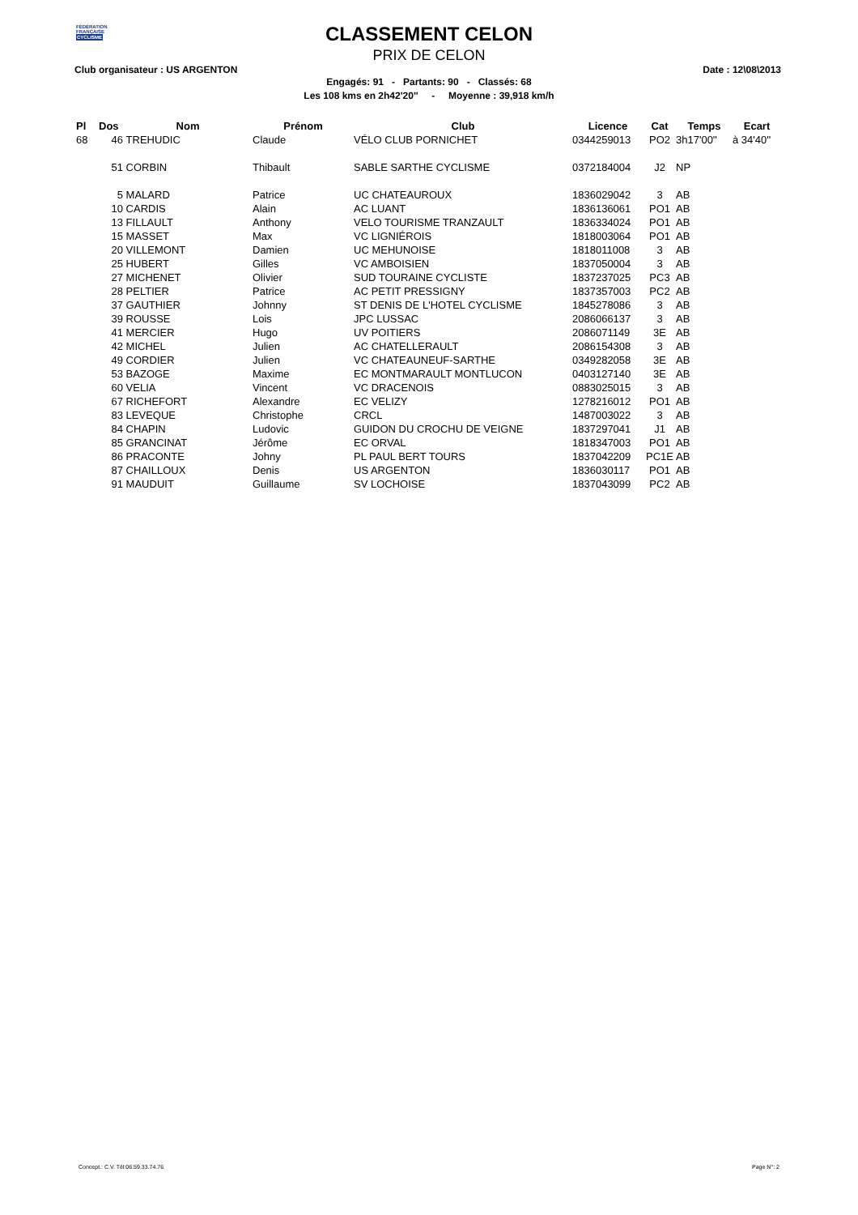FÉDÉRATION
FRANÇAISE
CYCLISME
CLASSEMENT CELON
PRIX DE CELON
Club organisateur : US ARGENTON Date : 12\08\2013
Engagés: 91 - Partants: 90 - Classés: 68
Les 108 kms en 2h42'20'' - Moyenne : 39,918 km/h
| Pl | Dos | Nom | Prénom | Club | Licence | Cat | Temps | Ecart |
| --- | --- | --- | --- | --- | --- | --- | --- | --- |
| 68 | 46 | TREHUDIC | Claude | VÉLO CLUB PORNICHET | 0344259013 | PO2 | 3h17'00'' | à 34'40'' |
| | 51 | CORBIN | Thibault | SABLE SARTHE CYCLISME | 0372184004 | J2 | NP | |
| | 5 | MALARD | Patrice | UC CHATEAUROUX | 1836029042 | 3 | AB | |
| | 10 | CARDIS | Alain | AC LUANT | 1836136061 | PO1 | AB | |
| | 13 | FILLAULT | Anthony | VELO TOURISME TRANZAULT | 1836334024 | PO1 | AB | |
| | 15 | MASSET | Max | VC LIGNIÉROIS | 1818003064 | PO1 | AB | |
| | 20 | VILLEMONT | Damien | UC MEHUNOISE | 1818011008 | 3 | AB | |
| | 25 | HUBERT | Gilles | VC AMBOISIEN | 1837050004 | 3 | AB | |
| | 27 | MICHENET | Olivier | SUD TOURAINE CYCLISTE | 1837237025 | PC3 | AB | |
| | 28 | PELTIER | Patrice | AC PETIT PRESSIGNY | 1837357003 | PC2 | AB | |
| | 37 | GAUTHIER | Johnny | ST DENIS DE L'HOTEL CYCLISME | 1845278086 | 3 | AB | |
| | 39 | ROUSSE | Lois | JPC LUSSAC | 2086066137 | 3 | AB | |
| | 41 | MERCIER | Hugo | UV POITIERS | 2086071149 | 3E | AB | |
| | 42 | MICHEL | Julien | AC CHATELLERAULT | 2086154308 | 3 | AB | |
| | 49 | CORDIER | Julien | VC CHATEAUNEUF-SARTHE | 0349282058 | 3E | AB | |
| | 53 | BAZOGE | Maxime | EC MONTMARAULT MONTLUCON | 0403127140 | 3E | AB | |
| | 60 | VELIA | Vincent | VC DRACENOIS | 0883025015 | 3 | AB | |
| | 67 | RICHEFORT | Alexandre | EC VELIZY | 1278216012 | PO1 | AB | |
| | 83 | LEVEQUE | Christophe | CRCL | 1487003022 | 3 | AB | |
| | 84 | CHAPIN | Ludovic | GUIDON DU CROCHU DE VEIGNE | 1837297041 | J1 | AB | |
| | 85 | GRANCINAT | Jérôme | EC ORVAL | 1818347003 | PO1 | AB | |
| | 86 | PRACONTE | Johny | PL PAUL BERT TOURS | 1837042209 | PC1E | AB | |
| | 87 | CHAILLOUX | Denis | US ARGENTON | 1836030117 | PO1 | AB | |
| | 91 | MAUDUIT | Guillaume | SV LOCHOISE | 1837043099 | PC2 | AB | |
Concept.: C.V. Tél:06.59.33.74.76 Page N°: 2